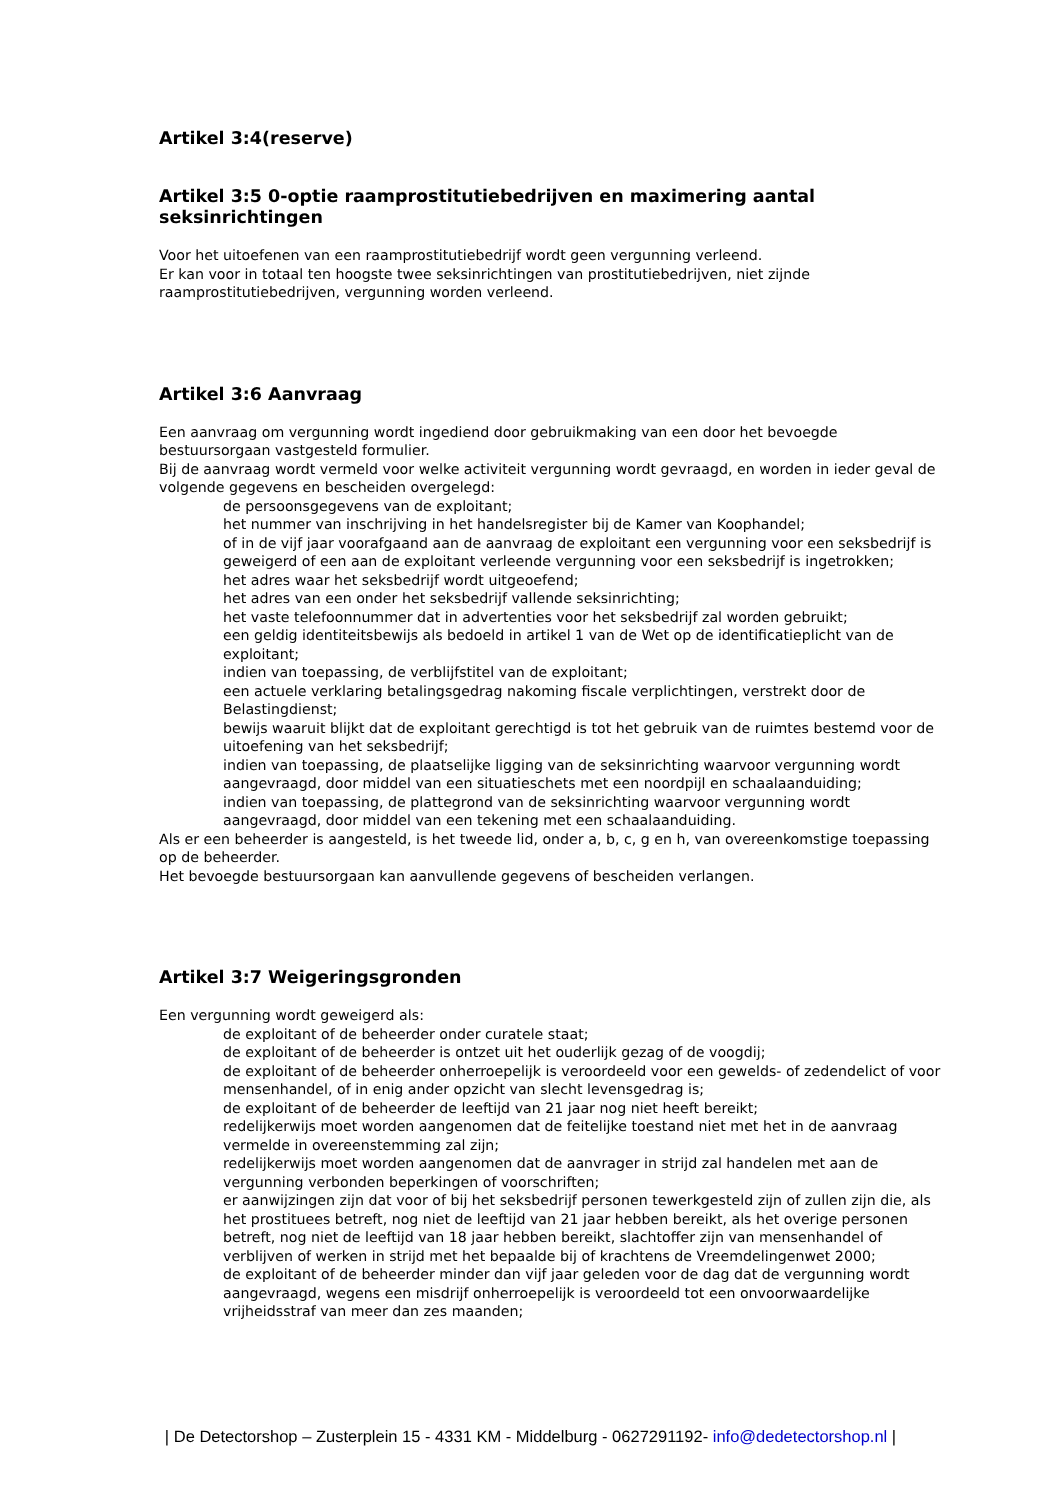Artikel 3:4(reserve)
Artikel 3:5 0-optie raamprostitutiebedrijven en maximering aantal seksinrichtingen
Voor het uitoefenen van een raamprostitutiebedrijf wordt geen vergunning verleend.
Er kan voor in totaal ten hoogste twee seksinrichtingen van prostitutiebedrijven, niet zijnde raamprostitutiebedrijven, vergunning worden verleend.
Artikel 3:6 Aanvraag
Een aanvraag om vergunning wordt ingediend door gebruikmaking van een door het bevoegde bestuursorgaan vastgesteld formulier.
Bij de aanvraag wordt vermeld voor welke activiteit vergunning wordt gevraagd, en worden in ieder geval de volgende gegevens en bescheiden overgelegd:
de persoonsgegevens van de exploitant;
het nummer van inschrijving in het handelsregister bij de Kamer van Koophandel;
of in de vijf jaar voorafgaand aan de aanvraag de exploitant een vergunning voor een seksbedrijf is geweigerd of een aan de exploitant verleende vergunning voor een seksbedrijf is ingetrokken;
het adres waar het seksbedrijf wordt uitgeoefend;
het adres van een onder het seksbedrijf vallende seksinrichting;
het vaste telefoonnummer dat in advertenties voor het seksbedrijf zal worden gebruikt;
een geldig identiteitsbewijs als bedoeld in artikel 1 van de Wet op de identificatieplicht van de exploitant;
indien van toepassing, de verblijfstitel van de exploitant;
een actuele verklaring betalingsgedrag nakoming fiscale verplichtingen, verstrekt door de Belastingdienst;
bewijs waaruit blijkt dat de exploitant gerechtigd is tot het gebruik van de ruimtes bestemd voor de uitoefening van het seksbedrijf;
indien van toepassing, de plaatselijke ligging van de seksinrichting waarvoor vergunning wordt aangevraagd, door middel van een situatieschets met een noordpijl en schaalaanduiding;
indien van toepassing, de plattegrond van de seksinrichting waarvoor vergunning wordt aangevraagd, door middel van een tekening met een schaalaanduiding.
Als er een beheerder is aangesteld, is het tweede lid, onder a, b, c, g en h, van overeenkomstige toepassing op de beheerder.
Het bevoegde bestuursorgaan kan aanvullende gegevens of bescheiden verlangen.
Artikel 3:7 Weigeringsgronden
Een vergunning wordt geweigerd als:
de exploitant of de beheerder onder curatele staat;
de exploitant of de beheerder is ontzet uit het ouderlijk gezag of de voogdij;
de exploitant of de beheerder onherroepelijk is veroordeeld voor een gewelds- of zedendelict of voor mensenhandel, of in enig ander opzicht van slecht levensgedrag is;
de exploitant of de beheerder de leeftijd van 21 jaar nog niet heeft bereikt;
redelijkerwijs moet worden aangenomen dat de feitelijke toestand niet met het in de aanvraag vermelde in overeenstemming zal zijn;
redelijkerwijs moet worden aangenomen dat de aanvrager in strijd zal handelen met aan de vergunning verbonden beperkingen of voorschriften;
er aanwijzingen zijn dat voor of bij het seksbedrijf personen tewerkgesteld zijn of zullen zijn die, als het prostituees betreft, nog niet de leeftijd van 21 jaar hebben bereikt, als het overige personen betreft, nog niet de leeftijd van 18 jaar hebben bereikt, slachtoffer zijn van mensenhandel of verblijven of werken in strijd met het bepaalde bij of krachtens de Vreemdelingenwet 2000;
de exploitant of de beheerder minder dan vijf jaar geleden voor de dag dat de vergunning wordt aangevraagd, wegens een misdrijf onherroepelijk is veroordeeld tot een onvoorwaardelijke vrijheidsstraf van meer dan zes maanden;
| De Detectorshop – Zusterplein 15 - 4331 KM - Middelburg - 0627291192- info@dedetectorshop.nl |